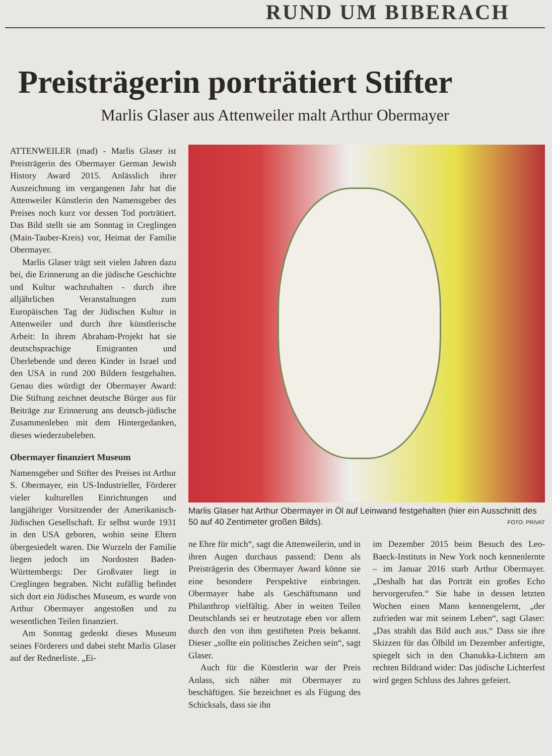RUND UM BIBERACH
Preisträgerin porträtiert Stifter
Marlis Glaser aus Attenweiler malt Arthur Obermayer
ATTENWEILER (mad) - Marlis Glaser ist Preisträgerin des Obermayer German Jewish History Award 2015. Anlässlich ihrer Auszeichnung im vergangenen Jahr hat die Attenweiler Künstlerin den Namensgeber des Preises noch kurz vor dessen Tod porträtiert. Das Bild stellt sie am Sonntag in Creglingen (Main-Tauber-Kreis) vor, Heimat der Familie Obermayer.
Marlis Glaser trägt seit vielen Jahren dazu bei, die Erinnerung an die jüdische Geschichte und Kultur wachzuhalten - durch ihre alljährlichen Veranstaltungen zum Europäischen Tag der Jüdischen Kultur in Attenweiler und durch ihre künstlerische Arbeit: In ihrem Abraham-Projekt hat sie deutschsprachige Emigranten und Überlebende und deren Kinder in Israel und den USA in rund 200 Bildern festgehalten. Genau dies würdigt der Obermayer Award: Die Stiftung zeichnet deutsche Bürger aus für Beiträge zur Erinnerung ans deutsch-jüdische Zusammenleben mit dem Hintergedanken, dieses wiederzubeleben.
Obermayer finanziert Museum
Namensgeber und Stifter des Preises ist Arthur S. Obermayer, ein US-Industrieller, Förderer vieler kulturellen Einrichtungen und langjähriger Vorsitzender der Amerikanisch-Jüdischen Gesellschaft. Er selbst wurde 1931 in den USA geboren, wohin seine Eltern übergesiedelt waren. Die Wurzeln der Familie liegen jedoch im Nordosten Baden-Württembergs: Der Großvater liegt in Creglingen begraben. Nicht zufällig befindet sich dort ein Jüdisches Museum, es wurde von Arthur Obermayer angestoßen und zu wesentlichen Teilen finanziert.
Am Sonntag gedenkt dieses Museum seines Förderers und dabei steht Marlis Glaser auf der Rednerliste. „Ei-
Marlis Glaser hat Arthur Obermayer in Öl auf Leinwand festgehalten (hier ein Ausschnitt des 50 auf 40 Zentimeter großen Bilds). FOTO: PRIVAT
ne Ehre für mich“, sagt die Attenweilerin, und in ihren Augen durchaus passend: Denn als Preisträgerin des Obermayer Award könne sie eine besondere Perspektive einbringen. Obermayer habe als Geschäftsmann und Philanthrop vielfältig. Aber in weiten Teilen Deutschlands sei er heutzutage eben vor allem durch den von ihm gestifteten Preis bekannt. Dieser „sollte ein politisches Zeichen sein“, sagt Glaser.
Auch für die Künstlerin war der Preis Anlass, sich näher mit Obermayer zu beschäftigen. Sie bezeichnet es als Fügung des Schicksals, dass sie ihn
im Dezember 2015 beim Besuch des Leo-Baeck-Instituts in New York noch kennenlernte – im Januar 2016 starb Arthur Obermayer. „Deshalb hat das Porträt ein großes Echo hervorgerufen.“ Sie habe in dessen letzten Wochen einen Mann kennengelernt, „der zufrieden war mit seinem Leben“, sagt Glaser: „Das strahlt das Bild auch aus.“ Dass sie ihre Skizzen für das Ölbild im Dezember anfertigte, spiegelt sich in den Chanukka-Lichtern am rechten Bildrand wider: Das jüdische Lichterfest wird gegen Schluss des Jahres gefeiert.